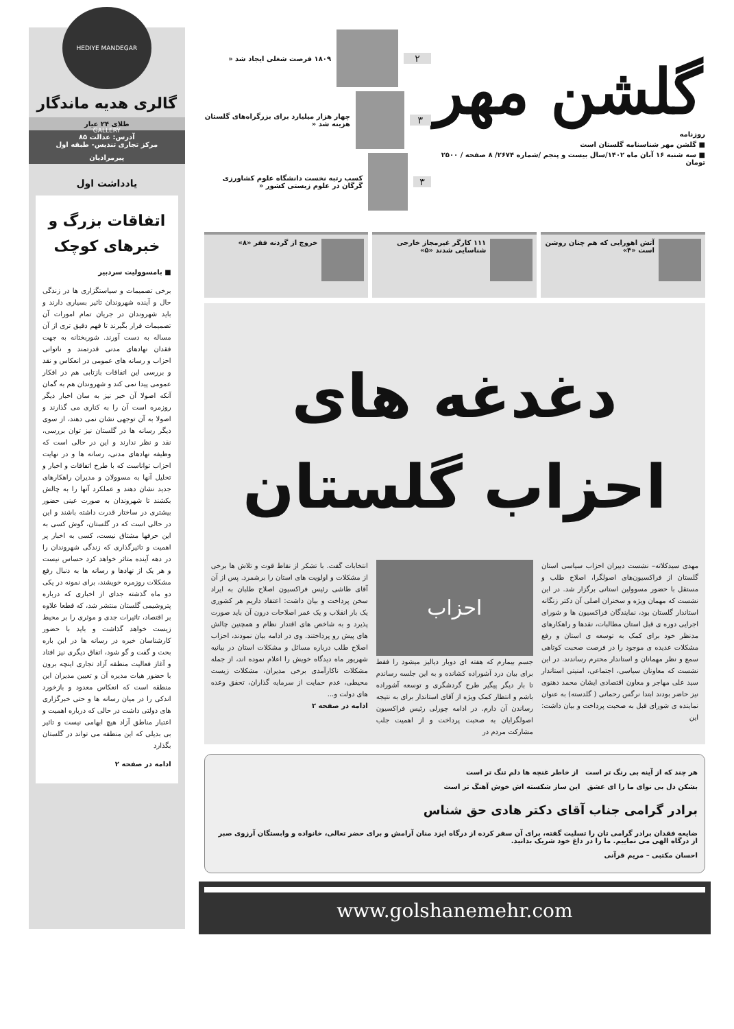گلشن مهر
روزنامه
■ گلشن مهر شناسنامه گلستان است
■ سه شنبه ۱۶ آبان ماه ۱۴۰۲/سال بیست و پنجم /شماره ۲۶۷۴/ ۸ صفحه / ۲۵۰۰ تومان
۲
۱۸۰۹ فرصت شغلی ایجاد شد «
۳
چهار هزار میلیارد برای بزرگراه‌های گلستان هزینه شد «
۳
کسب رتبه نخست دانشگاه علوم کشاورزی گرگان در علوم زیستی کشور «
آتش اهورایی که هم چنان روشن است «۴»
۱۱۱ کارگر غیرمجاز خارجی شناسایی شدند «۵»
خروج از گردنه فقر «۸»
دغدغه های
احزاب گلستان
مهدی سیدکلاته– نشست دبیران احزاب سیاسی استان گلستان از فراکسیون‌های اصولگرا، اصلاح طلب و مستقل با حضور مسوولین استانی برگزار شد. در این نشست که مهمان ویژه و سخنران اصلی آن دکتر زنگانه استاندار گلستان بود، نمایندگان فراکسیون ها و شورای اجرایی دوره ی قبل استان مطالبات، نقدها و راهکارهای مدنظر خود برای کمک به توسعه ی استان و رفع مشکلات عدیده ی موجود را در فرصت صحبت کوتاهی سمع و نظر مهمانان و استاندار محترم رساندند. در این نشست که معاونان سیاسی، اجتماعی، امنیتی استاندار سید علی مهاجر و معاون اقتصادی ایشان محمد دهنوی نیز حاضر بودند ابتدا نرگس رحمانی ( گلدسته) به عنوان نماینده ی شورای قبل به صحبت پرداخت و بیان داشت: این
احزاب
جسم بیمارم که هفته ای دوبار دیالیز میشود را فقط برای بیان درد آشوراده کشانده و به این جلسه رساندم تا بار دیگر پیگیر طرح گردشگری و توسعه آشوراده باشم و انتظار کمک ویژه از آقای استاندار برای به نتیجه رساندن آن دارم. در ادامه چورلی رئیس فراکسیون اصولگرایان به صحبت پرداخت و از اهمیت جلب مشارکت مردم در
انتخابات گفت. با تشکر از نقاط قوت و تلاش ها برخی از مشکلات و اولویت های استان را برشمرد. پس از آن آقای طاشی رئیس فراکسیون اصلاح طلبان به ایراد سخن پرداخت و بیان داشت: اعتقاد داریم هر کشوری یک بار انقلاب و یک عمر اصلاحات درون آن باید صورت پذیرد و به شاخص های اقتدار نظام و همچنین چالش های پیش رو پرداختند. وی در ادامه بیان نمودند، احزاب اصلاح طلب درباره مسائل و مشکلات استان در بیانیه شهریور ماه دیدگاه خویش را اعلام نموده اند، از جمله مشکلات ناکارآمدی برخی مدیران، مشکلات زیست محیطی، عدم حمایت از سرمایه گذاران، تحقق وعده های دولت و...
ادامه در صفحه ۲
هر چند که از آینه بی رنگ تر است از خاطر غنچه ها دلم تنگ تر است
بشکن دل بی نوای ما را ای عشق این ساز شکسته اش خوش آهنگ تر است
برادر گرامی جناب آقای دکتر هادی حق شناس
ضایعه فقدان برادر گرامی تان را تسلیت گفته، برای آن سفر کرده از درگاه ایزد منان آرامش و برای حضر تعالی، خانواده و وابستگان آرزوی صبر از درگاه الهی می نماییم. ما را در داغ خود شریک بدانید.
احسان مکتبی – مریم قرآنی
www.golshanemehr.com
HEDIYE MANDEGAR GALLERY
گالری هدیه ماندگار
طلای ۲۴ عیار
آدرس: عدالت ۸۵
مرکز تجاری تندیس- طبقه اول
پیرمرادیان
یادداشت اول
اتفاقات بزرگ و خبرهای کوچک
■ بامسوولیت سردبیر
برخی تصمیمات و سیاستگزاری ها در زندگی حال و آینده شهروندان تاثیر بسیاری دارند و باید شهروندان در جریان تمام امورات آن تصمیمات قرار بگیرند تا فهم دقیق تری از آن مساله به دست آورند. شوربختانه به جهت فقدان نهادهای مدنی قدرتمند و ناتوانی احزاب و رسانه های عمومی در انعکاس و نقد و بررسی این اتفاقات بازتابی هم در افکار عمومی پیدا نمی کند و شهروندان هم به گمان آنکه اصولا آن خبر نیز به سان اخبار دیگر روزمره است آن را به کناری می گذارند و اصولا به آن توجهی نشان نمی دهند، از سوی دیگر رسانه ها در گلستان نیز توان بررسی، نقد و نظر ندارند و این در حالی است که وظیفه نهادهای مدنی، رسانه ها و در نهایت احزاب تواناست که با طرح اتفاقات و اخبار و تحلیل آنها به مسوولان و مدیران راهکارهای جدید نشان دهند و عملکرد آنها را به چالش بکشند تا شهروندان به صورت عینی حضور بیشتری در ساختار قدرت داشته باشند و این در حالی است که در گلستان، گوش کسی به این حرفها مشتاق نیست، کسی به اخبار پر اهمیت و تاثیرگذاری که زندگی شهروندان را در دهه آینده متاثر خواهد کرد حساس نیست و هر یک از نهادها و رسانه ها به دنبال رفع مشکلات روزمره خویشند، برای نمونه در یکی دو ماه گذشته جدای از اخباری که درباره پتروشیمی گلستان منتشر شد، که قطعا علاوه بر اقتصاد، تاثیرات جدی و موثری را بر محیط زیست خواهد گذاشت و باید با حضور کارشناسان خبره در رسانه ها در این باره بحث و گفت و گو شود، اتفاق دیگری نیز افتاد و آغاز فعالیت منطقه آزاد تجاری اینچه برون با حضور هیات مدیره آن و تعیین مدیران این منطقه است که انعکاس معدود و بازخورد اندکی را در میان رسانه ها و حتی خبرگزاری های دولتی داشت در حالی که درباره اهمیت و اعتبار مناطق آزاد هیچ ابهامی نیست و تاثیر بی بدیلی که این منطقه می تواند در گلستان بگذارد
ادامه در صفحه ۲